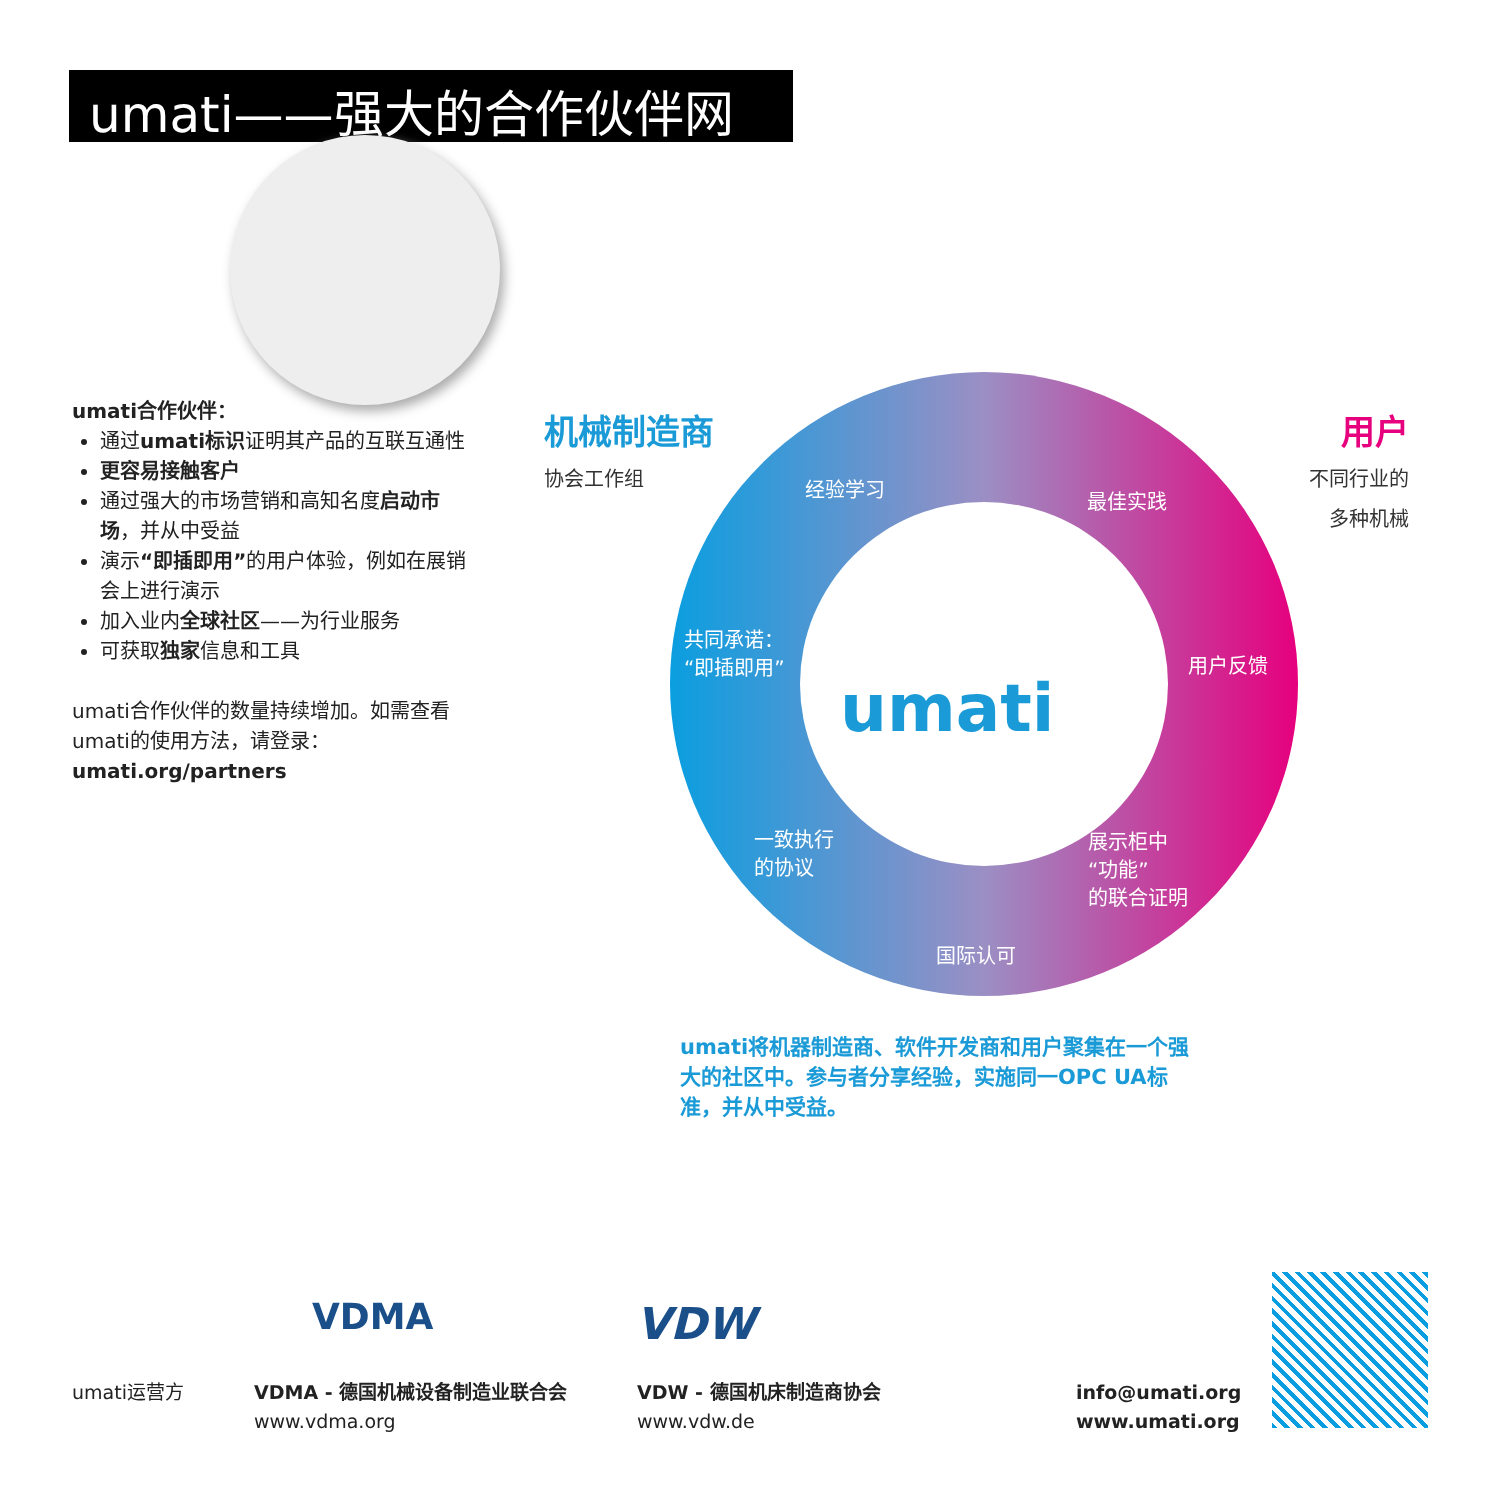umati——强大的合作伙伴网络
umati合作伙伴：
通过umati标识证明其产品的互联互通性
更容易接触客户
通过强大的市场营销和高知名度启动市场，并从中受益
演示“即插即用”的用户体验，例如在展销会上进行演示
加入业内全球社区——为行业服务
可获取独家信息和工具
umati合作伙伴的数量持续增加。如需查看umati的使用方法，请登录：
umati.org/partners
机械制造商
协会工作组
用户
不同行业的
多种机械
umati
经验学习
最佳实践
共同承诺：
“即插即用”
用户反馈
一致执行
的协议
展示柜中
“功能”
的联合证明
国际认可
umati将机器制造商、软件开发商和用户聚集在一个强大的社区中。参与者分享经验，实施同一OPC UA标准，并从中受益。
VDMA VDW
umati运营方
VDMA - 德国机械设备制造业联合会
www.vdma.org
VDW - 德国机床制造商协会
www.vdw.de
info@umati.org
www.umati.org